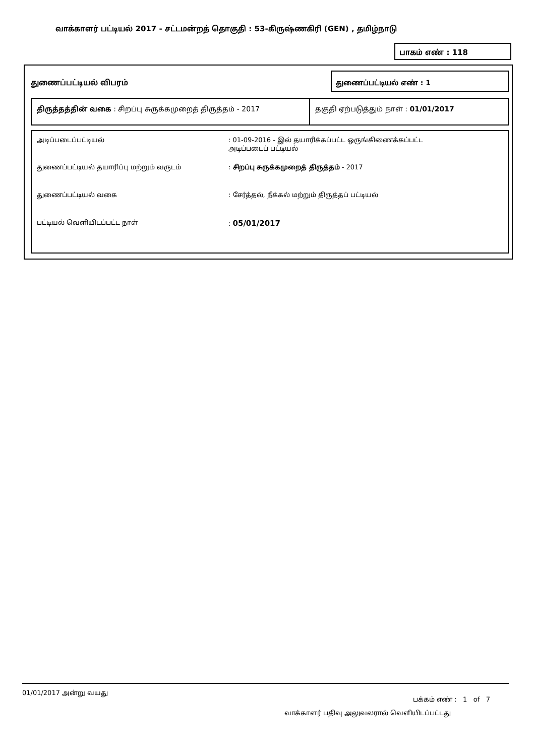வாக்காளர் பட்டியல் 2017 - சட்டமன்றத் தொகுதி : 53-கிருஷ்ணகிரி (GEN) , தமிழ்நாடு
பாகம் எண் : 118
துணைப்பட்டியல் விபரம்
துணைப்பட்டியல் எண் : 1
திருத்தத்தின் வகை : சிறப்பு சுருக்கமுறைத் திருத்தம் - 2017 தகுதி ஏற்படுத்தும் நாள் : 01/01/2017
அடிப்படைப்பட்டியல் : 01-09-2016 - இல் தயாரிக்கப்பட்ட ஒருங்கிணைக்கப்பட்ட
அடிப்படைப் பட்டியல்
துணைப்பட்டியல் தயாரிப்பு மற்றும் வருடம் : சிறப்பு சுருக்கமுறைத் திருத்தம் - 2017
துணைப்பட்டியல் வகை : சேர்த்தல், நீக்கல் மற்றும் திருத்தப் பட்டியல்
பட்டியல் வெளியிடப்பட்ட நாள் : 05/01/2017
01/01/2017 அன்று வயது
பக்கம் எண் : 1 of 7
வாக்காளர் பதிவு அலுவலரால் வெளியிடப்பட்டது